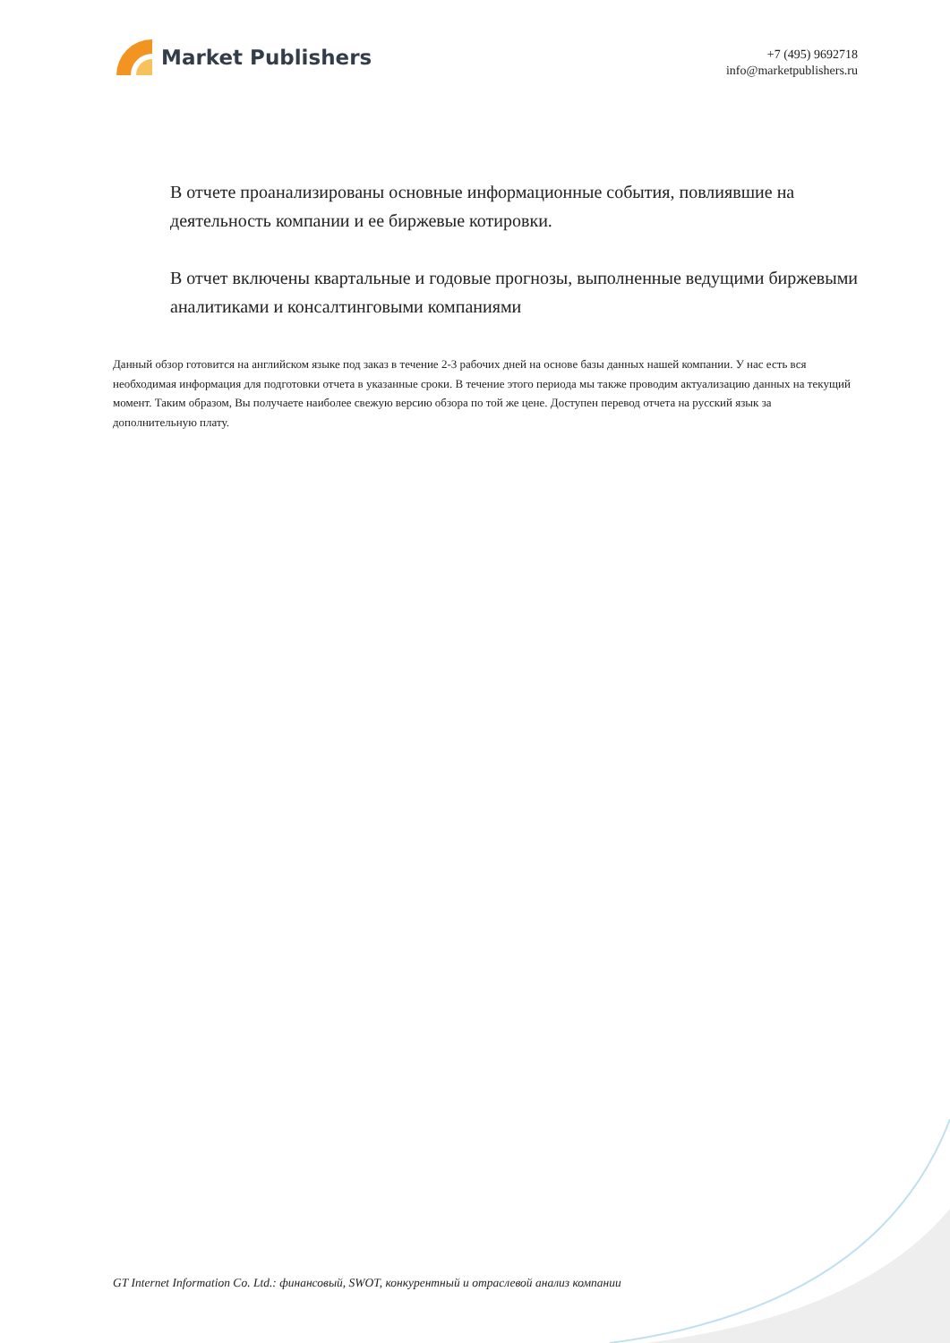Market Publishers
+7 (495) 9692718
info@marketpublishers.ru
В отчете проанализированы основные информационные события, повлиявшие на деятельность компании и ее биржевые котировки.
В отчет включены квартальные и годовые прогнозы, выполненные ведущими биржевыми аналитиками и консалтинговыми компаниями
Данный обзор готовится на английском языке под заказ в течение 2-3 рабочих дней на основе базы данных нашей компании. У нас есть вся необходимая информация для подготовки отчета в указанные сроки. В течение этого периода мы также проводим актуализацию данных на текущий момент. Таким образом, Вы получаете наиболее свежую версию обзора по той же цене. Доступен перевод отчета на русский язык за дополнительную плату.
GT Internet Information Co. Ltd.: финансовый, SWOT, конкурентный и отраслевой анализ компании